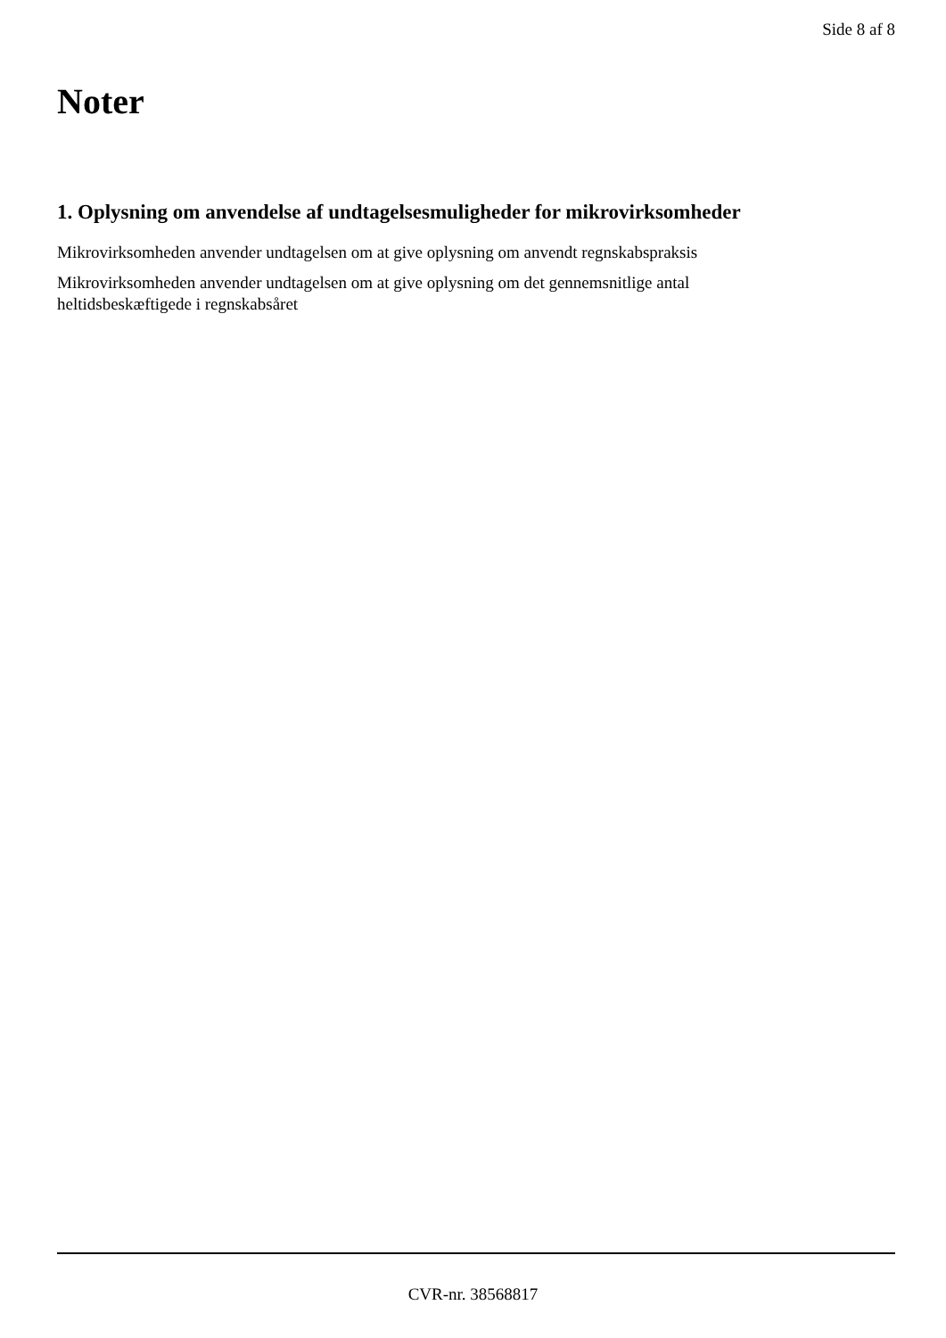Side 8 af 8
Noter
1. Oplysning om anvendelse af undtagelsesmuligheder for mikrovirksomheder
Mikrovirksomheden anvender undtagelsen om at give oplysning om anvendt regnskabspraksis
Mikrovirksomheden anvender undtagelsen om at give oplysning om det gennemsnitlige antal
heltidsbeskæftigede i regnskabsåret
CVR-nr. 38568817